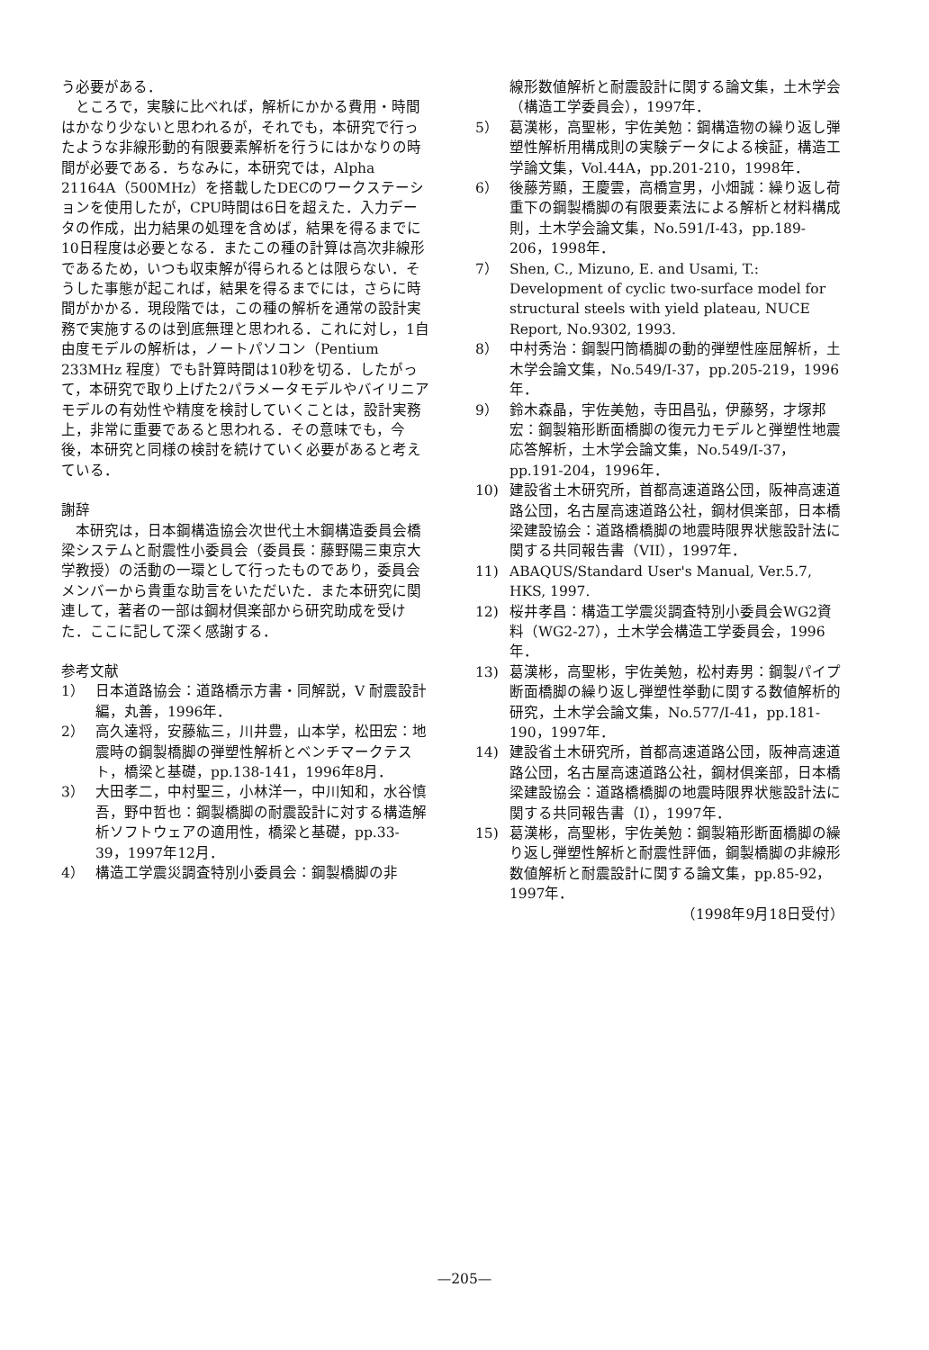う必要がある．
ところで，実験に比べれば，解析にかかる費用・時間はかなり少ないと思われるが，それでも，本研究で行ったような非線形動的有限要素解析を行うにはかなりの時間が必要である．ちなみに，本研究では，Alpha 21164A（500MHz）を搭載したDECのワークステーションを使用したが，CPU時間は6日を超えた．入力データの作成，出力結果の処理を含めば，結果を得るまでに10日程度は必要となる．またこの種の計算は高次非線形であるため，いつも収束解が得られるとは限らない．そうした事態が起これば，結果を得るまでには，さらに時間がかかる．現段階では，この種の解析を通常の設計実務で実施するのは到底無理と思われる．これに対し，1自由度モデルの解析は，ノートパソコン（Pentium 233MHz 程度）でも計算時間は10秒を切る．したがって，本研究で取り上げた2パラメータモデルやバイリニアモデルの有効性や精度を検討していくことは，設計実務上，非常に重要であると思われる．その意味でも，今後，本研究と同様の検討を続けていく必要があると考えている．
謝辞
本研究は，日本鋼構造協会次世代土木鋼構造委員会橋梁システムと耐震性小委員会（委員長：藤野陽三東京大学教授）の活動の一環として行ったものであり，委員会メンバーから貴重な助言をいただいた．また本研究に関連して，著者の一部は鋼材倶楽部から研究助成を受けた．ここに記して深く感謝する．
参考文献
1） 日本道路協会：道路橋示方書・同解説，V 耐震設計編，丸善，1996年．
2） 高久達将，安藤紘三，川井豊，山本学，松田宏：地震時の鋼製橋脚の弾塑性解析とベンチマークテスト，橋梁と基礎，pp.138-141，1996年8月．
3） 大田孝二，中村聖三，小林洋一，中川知和，水谷慎吾，野中哲也：鋼製橋脚の耐震設計に対する構造解析ソフトウェアの適用性，橋梁と基礎，pp.33-39，1997年12月．
4） 構造工学震災調査特別小委員会：鋼製橋脚の非
線形数値解析と耐震設計に関する論文集，土木学会（構造工学委員会），1997年．
5） 葛漢彬，高聖彬，宇佐美勉：鋼構造物の繰り返し弾塑性解析用構成則の実験データによる検証，構造工学論文集，Vol.44A，pp.201-210，1998年．
6） 後藤芳顯，王慶雲，高橋宣男，小畑誠：繰り返し荷重下の鋼製橋脚の有限要素法による解析と材料構成則，土木学会論文集，No.591/I-43，pp.189-206，1998年．
7） Shen, C., Mizuno, E. and Usami, T.: Development of cyclic two-surface model for structural steels with yield plateau, NUCE Report, No.9302, 1993.
8） 中村秀治：鋼製円筒橋脚の動的弾塑性座屈解析，土木学会論文集，No.549/I-37，pp.205-219，1996年．
9） 鈴木森晶，宇佐美勉，寺田昌弘，伊藤努，才塚邦宏：鋼製箱形断面橋脚の復元力モデルと弾塑性地震応答解析，土木学会論文集，No.549/I-37，pp.191-204，1996年．
10) 建設省土木研究所，首都高速道路公団，阪神高速道路公団，名古屋高速道路公社，鋼材倶楽部，日本橋梁建設協会：道路橋橋脚の地震時限界状態設計法に関する共同報告書（VII），1997年．
11) ABAQUS/Standard User's Manual, Ver.5.7, HKS, 1997.
12) 桜井孝昌：構造工学震災調査特別小委員会WG2資料（WG2-27），土木学会構造工学委員会，1996年．
13) 葛漢彬，高聖彬，宇佐美勉，松村寿男：鋼製パイプ断面橋脚の繰り返し弾塑性挙動に関する数値解析的研究，土木学会論文集，No.577/I-41，pp.181-190，1997年．
14) 建設省土木研究所，首都高速道路公団，阪神高速道路公団，名古屋高速道路公社，鋼材倶楽部，日本橋梁建設協会：道路橋橋脚の地震時限界状態設計法に関する共同報告書（I），1997年．
15) 葛漢彬，高聖彬，宇佐美勉：鋼製箱形断面橋脚の繰り返し弾塑性解析と耐震性評価，鋼製橋脚の非線形数値解析と耐震設計に関する論文集，pp.85-92，1997年．
（1998年9月18日受付）
—205—